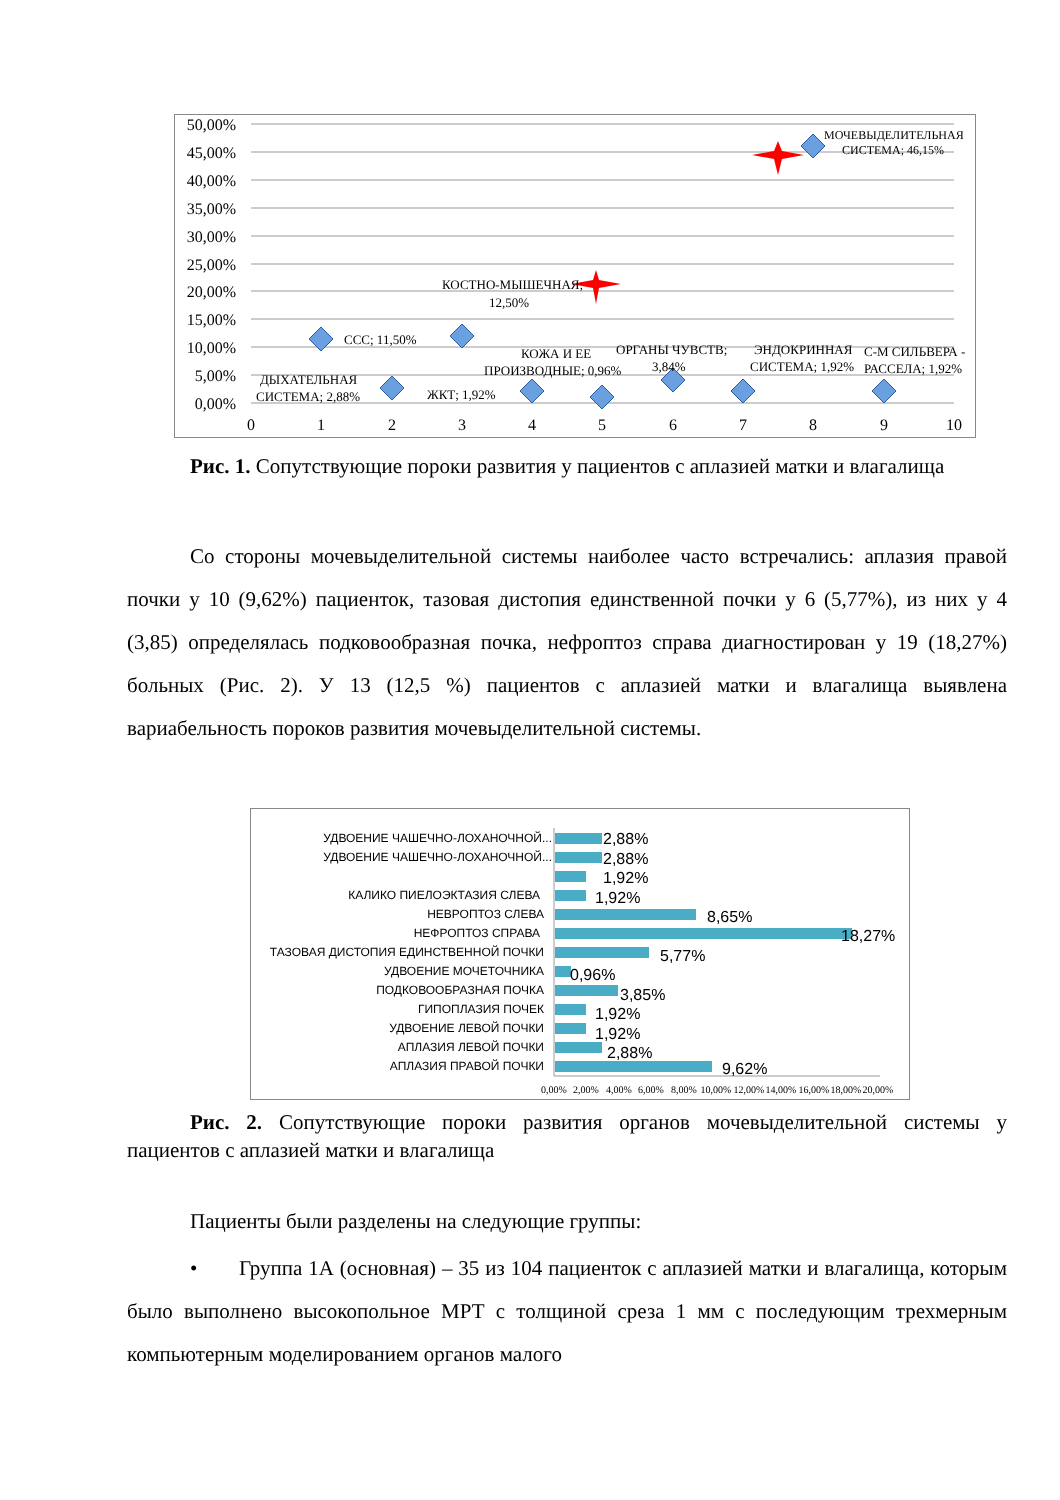50,00%
45,00%
40,00%
35,00%
30,00%
25,00%
20,00%
15,00%
10,00%
5,00%
0,00%
0
1
2
3
4
5
6
7
8
9
10
ССС; 11,50%
ДЫХАТЕЛЬНАЯ
СИСТЕМА; 2,88%
КОСТНО-МЫШЕЧНАЯ;
12,50%
ЖКТ; 1,92%
КОЖА И ЕЕ
ПРОИЗВОДНЫЕ; 0,96%
ОРГАНЫ ЧУВСТВ;
3,84%
ЭНДОКРИННАЯ
СИСТЕМА; 1,92%
С-М СИЛЬВЕРА -
РАССЕЛА; 1,92%
МОЧЕВЫДЕЛИТЕЛЬНАЯ
СИСТЕМА; 46,15%
Рис. 1. Сопутствующие пороки развития у пациентов с аплазией матки и влагалища
Со стороны мочевыделительной системы наиболее часто встречались: аплазия правой почки у 10 (9,62%) пациенток, тазовая дистопия единственной почки у 6 (5,77%), из них у 4 (3,85) определялась подковообразная почка, нефроптоз справа диагностирован у 19 (18,27%) больных (Рис. 2). У 13 (12,5 %) пациентов с аплазией матки и влагалища выявлена вариабельность пороков развития мочевыделительной системы.
УДВОЕНИЕ ЧАШЕЧНО-ЛОХАНОЧНОЙ...
УДВОЕНИЕ ЧАШЕЧНО-ЛОХАНОЧНОЙ...
КАЛИКО ПИЕЛОЭКТАЗИЯ СЛЕВА
НЕВРОПТОЗ СЛЕВА
НЕФРОПТОЗ СПРАВА
ТАЗОВАЯ ДИСТОПИЯ ЕДИНСТВЕННОЙ ПОЧКИ
УДВОЕНИЕ МОЧЕТОЧНИКА
ПОДКОВООБРАЗНАЯ ПОЧКА
ГИПОПЛАЗИЯ ПОЧЕК
УДВОЕНИЕ ЛЕВОЙ ПОЧКИ
АПЛАЗИЯ ЛЕВОЙ ПОЧКИ
АПЛАЗИЯ ПРАВОЙ ПОЧКИ
2,88%
2,88%
1,92%
1,92%
8,65%
18,27%
5,77%
0,96%
3,85%
1,92%
1,92%
2,88%
9,62%
0,00%
2,00%
4,00%
6,00%
8,00%
10,00%
12,00%
14,00%
16,00%
18,00%
20,00%
Рис. 2. Сопутствующие пороки развития органов мочевыделительной системы у пациентов с аплазией матки и влагалища
Пациенты были разделены на следующие группы:
• Группа 1А (основная) – 35 из 104 пациенток с аплазией матки и влагалища, которым было выполнено высокопольное МРТ с толщиной среза 1 мм с последующим трехмерным компьютерным моделированием органов малого